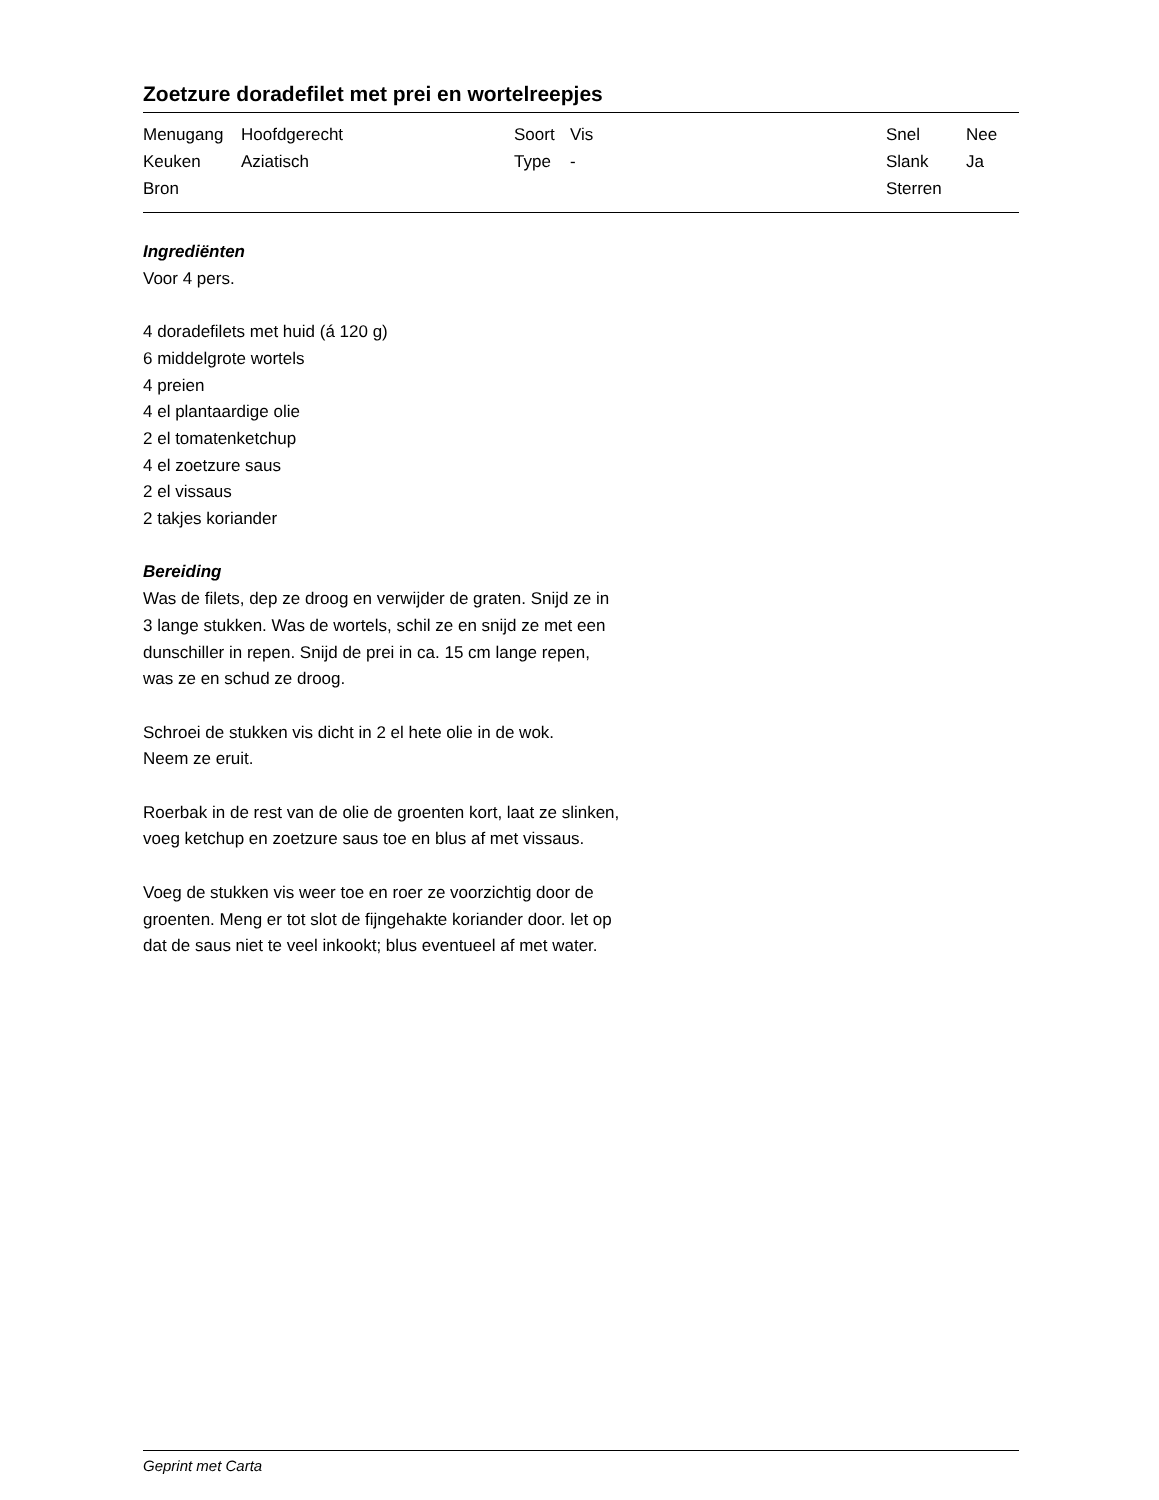Zoetzure doradefilet met prei en wortelreepjes
| Menugang | Hoofdgerecht | Soort | Vis | Snel | Nee |
| Keuken | Aziatisch | Type | - | Slank | Ja |
| Bron | | | | Sterren | |
Ingrediënten
Voor 4 pers.
4 doradefilets met huid (á 120 g)
6 middelgrote wortels
4 preien
4 el plantaardige olie
2 el tomatenketchup
4 el zoetzure saus
2 el vissaus
2 takjes koriander
Bereiding
Was de filets, dep ze droog en verwijder de graten. Snijd ze in
3 lange stukken. Was de wortels, schil ze en snijd ze met een
dunschiller in repen. Snijd de prei in ca. 15 cm lange repen,
was ze en schud ze droog.
Schroei de stukken vis dicht in 2 el hete olie in de wok.
Neem ze eruit.
Roerbak in de rest van de olie de groenten kort, laat ze slinken,
voeg ketchup en zoetzure saus toe en blus af met vissaus.
Voeg de stukken vis weer toe en roer ze voorzichtig door de
groenten. Meng er tot slot de fijngehakte koriander door. let op
dat de saus niet te veel inkookt; blus eventueel af met water.
Geprint met Carta